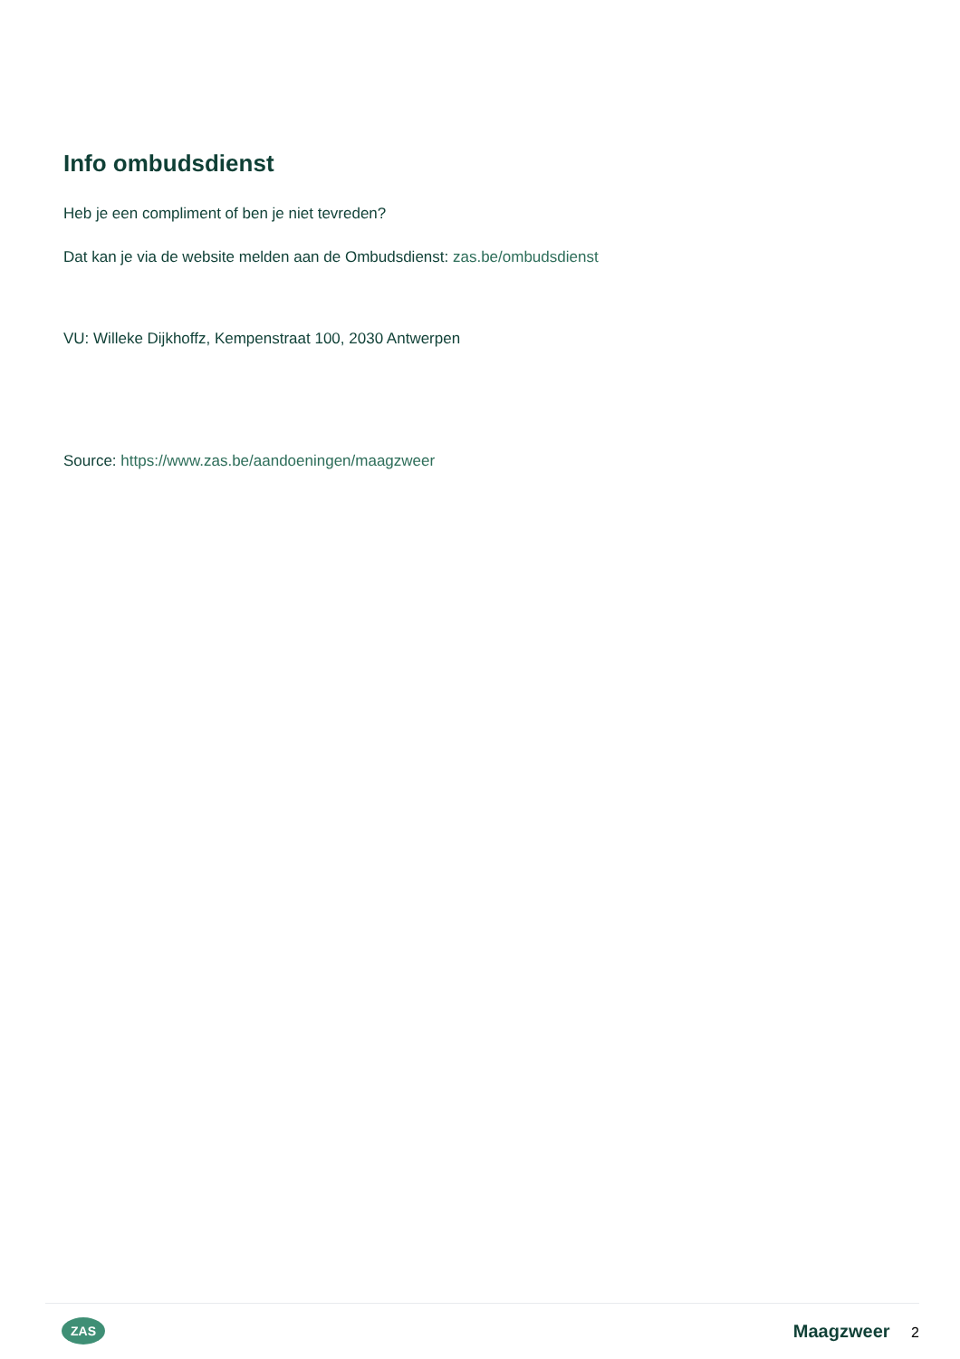Info ombudsdienst
Heb je een compliment of ben je niet tevreden?
Dat kan je via de website melden aan de Ombudsdienst: zas.be/ombudsdienst
VU: Willeke Dijkhoffz, Kempenstraat 100, 2030 Antwerpen
Source: https://www.zas.be/aandoeningen/maagzweer
ZAS
Maagzweer 2